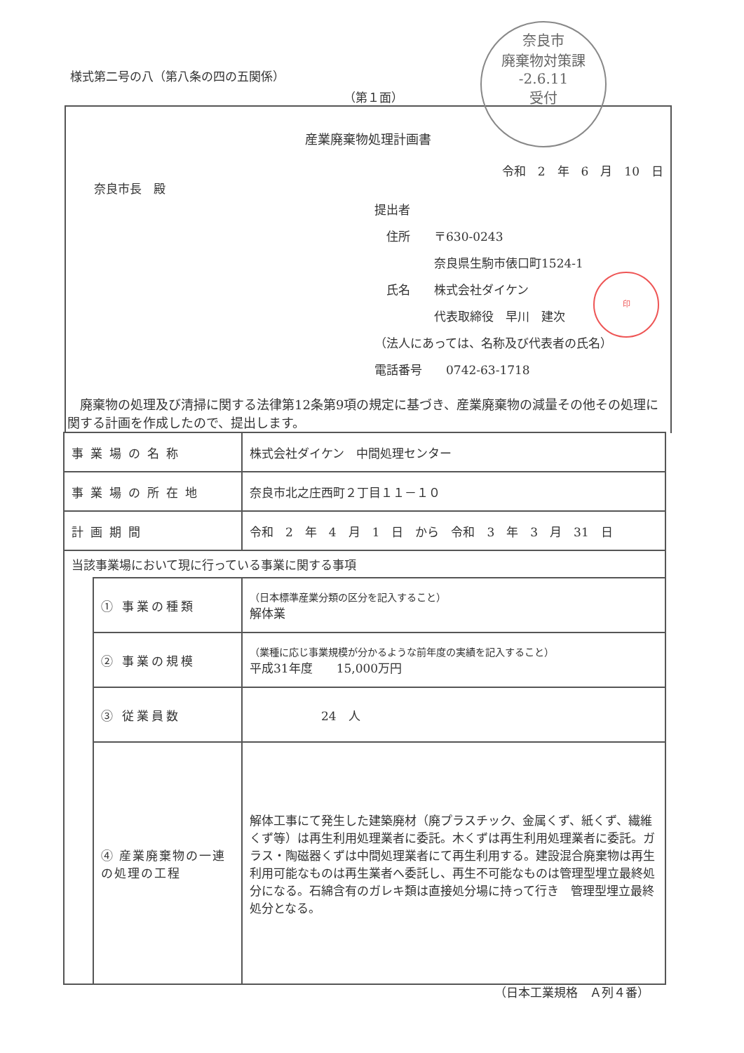様式第二号の八（第八条の四の五関係）
（第１面）
産業廃棄物処理計画書
令和　2　年　6　月　10　日
奈良市長　殿
提出者
　住所　　〒630-0243
　　　　　奈良県生駒市俵口町1524-1
　氏名　　株式会社ダイケン
　　　　　代表取締役　早川　建次
（法人にあっては、名称及び代表者の氏名）
電話番号　　0742-63-1718
奈良市
廃棄物対策課
-2.6.11
受付
印
　廃棄物の処理及び清掃に関する法律第12条第9項の規定に基づき、産業廃棄物の減量その他その処理に関する計画を作成したので、提出します。
| 事業場の名称 | | 株式会社ダイケン 中間処理センター |
| 事業場の所在地 | | 奈良市北之庄西町２丁目１１－１０ |
| 計画期間 | | 令和 2 年 4 月 1 日 から 令和 3 年 3 月 31 日 |
| 当該事業場において現に行っている事業に関する事項 | | |
| | ① 事業の種類 | （日本標準産業分類の区分を記入すること） 解体業 |
| | ② 事業の規模 | （業種に応じ事業規模が分かるような前年度の実績を記入すること） 平成31年度 15,000万円 |
| | ③ 従業員数 | 24 人 |
| | ④ 産業廃棄物の一連の処理の工程 | 解体工事にて発生した建築廃材（廃プラスチック、金属くず、紙くず、繊維くず等）は再生利用処理業者に委託。木くずは再生利用処理業者に委託。ガラス・陶磁器くずは中間処理業者にて再生利用する。建設混合廃棄物は再生利用可能なものは再生業者へ委託し、再生不可能なものは管理型埋立最終処分になる。石綿含有のガレキ類は直接処分場に持って行き 管理型埋立最終処分となる。 |
（日本工業規格　Ａ列４番）